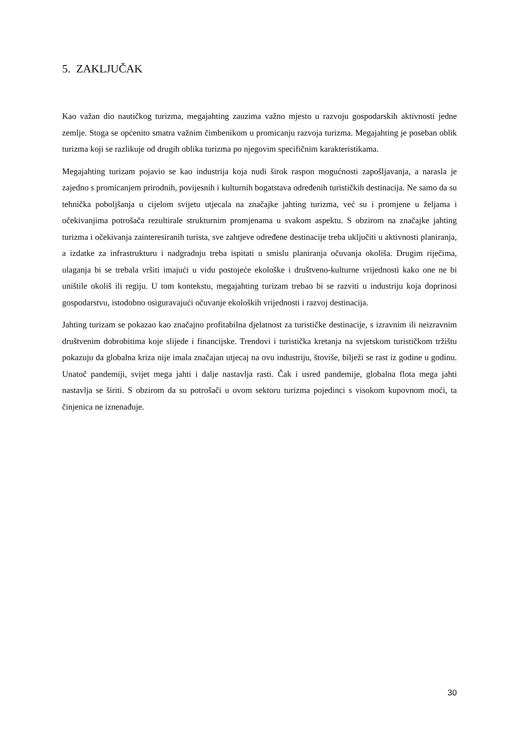5. ZAKLJUČAK
Kao važan dio nautičkog turizma, megajahting zauzima važno mjesto u razvoju gospodarskih aktivnosti jedne zemlje. Stoga se općenito smatra važnim čimbenikom u promicanju razvoja turizma. Megajahting je poseban oblik turizma koji se razlikuje od drugih oblika turizma po njegovim specifičnim karakteristikama.
Megajahting turizam pojavio se kao industrija koja nudi širok raspon mogućnosti zapošljavanja, a narasla je zajedno s promicanjem prirodnih, povijesnih i kulturnih bogatstava određenih turističkih destinacija. Ne samo da su tehnička poboljšanja u cijelom svijetu utjecala na značajke jahting turizma, već su i promjene u željama i očekivanjima potrošača rezultirale strukturnim promjenama u svakom aspektu. S obzirom na značajke jahting turizma i očekivanja zainteresiranih turista, sve zahtjeve određene destinacije treba uključiti u aktivnosti planiranja, a izdatke za infrastrukturu i nadgradnju treba ispitati u smislu planiranja očuvanja okoliša. Drugim riječima, ulaganja bi se trebala vršiti imajući u vidu postojeće ekološke i društveno-kulturne vrijednosti kako one ne bi uništile okoliš ili regiju. U tom kontekstu, megajahting turizam trebao bi se razviti u industriju koja doprinosi gospodarstvu, istodobno osiguravajući očuvanje ekoloških vrijednosti i razvoj destinacija.
Jahting turizam se pokazao kao značajno profitabilna djelatnost za turističke destinacije, s izravnim ili neizravnim društvenim dobrobitima koje slijede i financijske. Trendovi i turistička kretanja na svjetskom turističkom tržištu pokazuju da globalna kriza nije imala značajan utjecaj na ovu industriju, štoviše, bilježi se rast iz godine u godinu. Unatoč pandemiji, svijet mega jahti i dalje nastavlja rasti. Čak i usred pandemije, globalna flota mega jahti nastavlja se širiti. S obzirom da su potrošači u ovom sektoru turizma pojedinci s visokom kupovnom moći, ta činjenica ne iznenađuje.
30